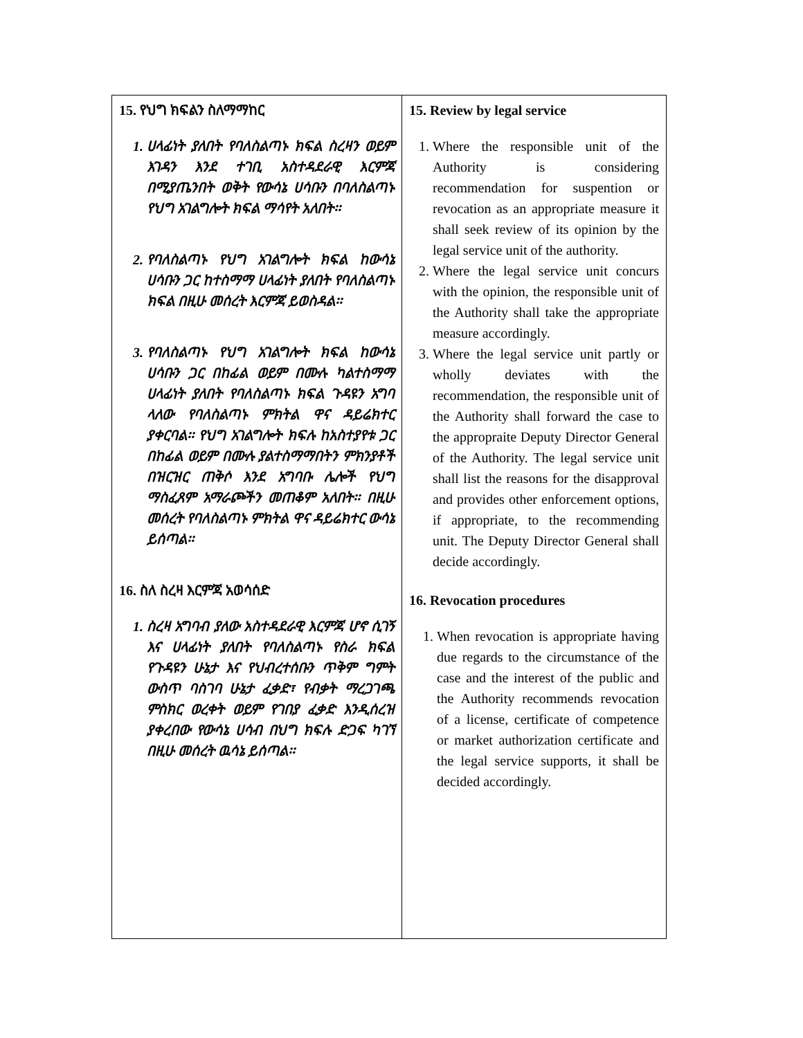| 15. የህግ ክፍልን ስለማማከር 1. ሀላፊነት ያለበት የባለስልጣኑ ክፍል ስረዛን ወይም እገዳን እንደ ተገቢ አስተዳደራዊ እርምጃ በሚያጤንበት ወቅት የውሳኔ ሀሳቡን በባለስልጣኑ የህግ አገልግሎት ክፍል ማሳየት አለበት፡፡ 2. የባለስልጣኑ የህግ አገልግሎት ክፍል ከውሳኔ ሀሳቡን ጋር ከተስማማ ሀላፊነት ያለበት የባለስልጣኑ ክፍል በዚሁ መሰረት እርምጃ ይወስዳል፡፡ 3. የባለስልጣኑ የህግ አገልግሎት ክፍል ከውሳኔ ሀሳቡን ጋር በከፊል ወይም በሙሉ ካልተስማማ ሀላፊነት ያለበት የባለስልጣኑ ክፍል ጉዳዩን አግባ ላለው የባለስልጣኑ ምክትል ዋና ዳይሬክተር ያቀርባል፡፡ የህግ አገልግሎት ክፍሉ ከአስተያየቱ ጋር በከፊል ወይም በሙሉ ያልተስማማበትን ምክንያቶች በዝርዝር ጠቅሶ እንደ አግባቡ ሌሎች የህግ ማስፈጸም አማራጮችን መጠቆም አለበት፡፡ በዚሁ መሰረት የባለስልጣኑ ምክትል ዋና ዳይሬክተር ውሳኔ ይሰጣል፡፡ 16. ስለ ስረዛ እርምጃ አወሳሰድ 1. ስረዛ አግባብ ያለው አስተዳደራዊ እርምጃ ሆኖ ሲገኝ እና ሀላፊነት ያለበት የባለስልጣኑ የስራ ክፍል የጉዳዩን ሁኔታ እና የህብረተሰቡን ጥቅም ግምት ውስጥ ባስገባ ሁኔታ ፈቃድ፣ የብቃት ማረጋገጫ ምስክር ወረቀት ወይም የገበያ ፈቃድ እንዲሰረዝ ያቀረበው የውሳኔ ሀሳብ በህግ ክፍሉ ድጋፍ ካገኘ በዚሁ መሰረት ዉሳኔ ይሰጣል፡፡ | 15. Review by legal service 1. Where the responsible unit of the Authority is considering recommendation for suspention or revocation as an appropriate measure it shall seek review of its opinion by the legal service unit of the authority. 2. Where the legal service unit concurs with the opinion, the responsible unit of the Authority shall take the appropriate measure accordingly. 3. Where the legal service unit partly or wholly deviates with the recommendation, the responsible unit of the Authority shall forward the case to the appropraite Deputy Director General of the Authority. The legal service unit shall list the reasons for the disapproval and provides other enforcement options, if appropriate, to the recommending unit. The Deputy Director General shall decide accordingly. 16. Revocation procedures 1. When revocation is appropriate having due regards to the circumstance of the case and the interest of the public and the Authority recommends revocation of a license, certificate of competence or market authorization certificate and the legal service supports, it shall be decided accordingly. |